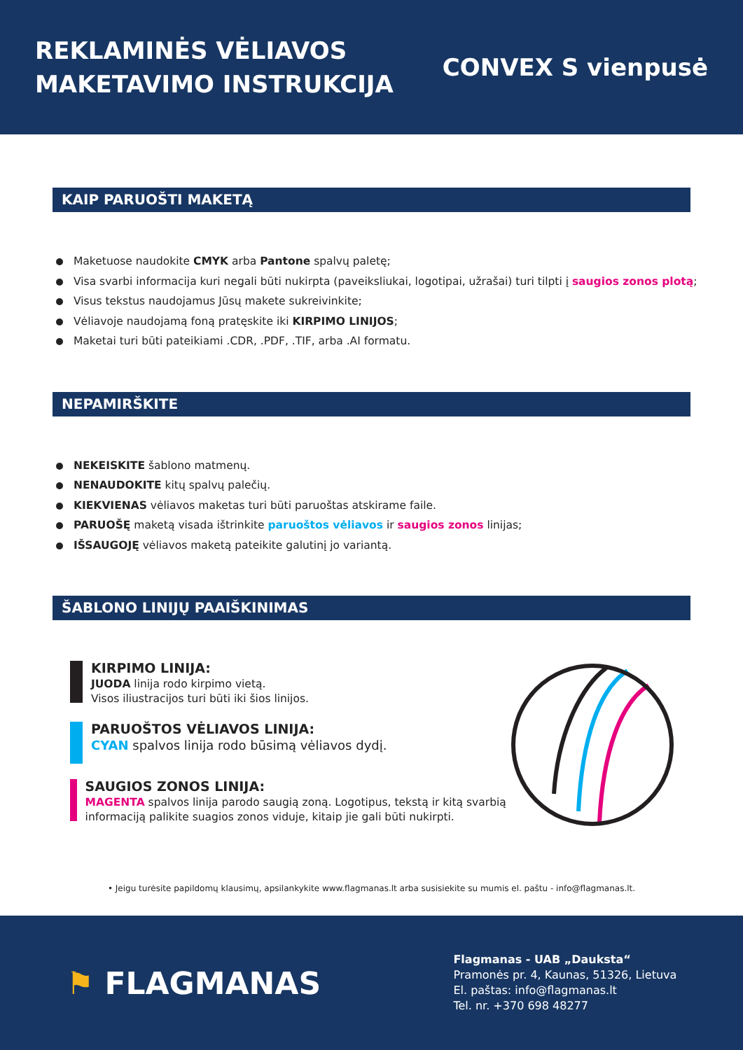REKLAMINĖS VĖLIAVOS
MAKETAVIMO INSTRUKCIJA
CONVEX S vienpusė
KAIP PARUOŠTI MAKETĄ
Maketuose naudokite CMYK arba Pantone spalvų paletę;
Visa svarbi informacija kuri negali būti nukirpta (paveiksliukai, logotipai, užrašai) turi tilpti į saugios zonos plotą;
Visus tekstus naudojamus Jūsų makete sukreivinkite;
Vėliavoje naudojamą foną pratęskite iki KIRPIMO LINIJOS;
Maketai turi būti pateikiami .CDR, .PDF, .TIF, arba .AI formatu.
NEPAMIRŠKITE
NEKEISKITE šablono matmenų.
NENAUDOKITE kitų spalvų palečių.
KIEKVIENAS vėliavos maketas turi būti paruoštas atskirame faile.
PARUOŠĘ maketą visada ištrinkite paruoštos vėliavos ir saugios zonos linijas;
IŠSAUGOJĘ vėliavos maketą pateikite galutinį jo variantą.
ŠABLONO LINIJŲ PAAIŠKINIMAS
KIRPIMO LINIJA:
JUODA linija rodo kirpimo vietą.
Visos iliustracijos turi būti iki šios linijos.
PARUOŠTOS VĖLIAVOS LINIJA:
CYAN spalvos linija rodo būsimą vėliavos dydį.
SAUGIOS ZONOS LINIJA:
MAGENTA spalvos linija parodo saugią zoną. Logotipus, tekstą ir kitą svarbią informaciją palikite suagios zonos viduje, kitaip jie gali būti nukirpti.
• Jeigu turėsite papildomų klausimų, apsilankykite www.flagmanas.lt arba susisiekite su mumis el. paštu - info@flagmanas.lt.
⚑ FLAGMANAS
Flagmanas - UAB „Dauksta“
Pramonės pr. 4, Kaunas, 51326, Lietuva
El. paštas: info@flagmanas.lt
Tel. nr. +370 698 48277